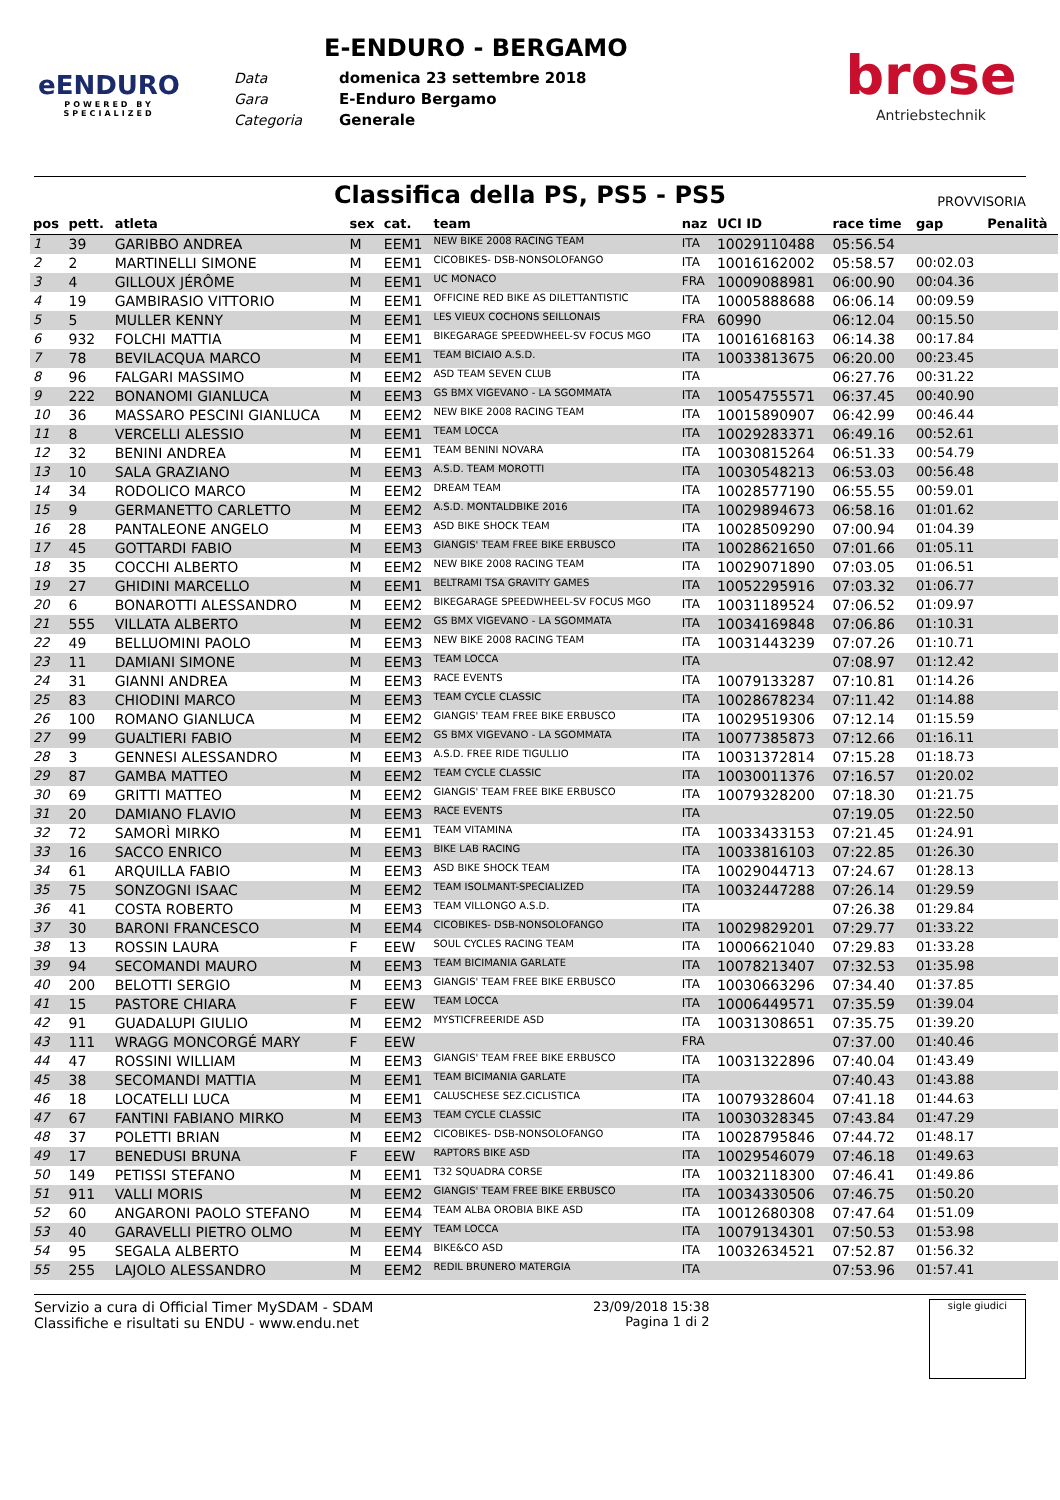eENDURO
POWERED BY
SPECIALIZED
E-ENDURO - BERGAMO
Data domenica 23 settembre 2018 Gara E-Enduro Bergamo Categoria Generale
brose
Antriebstechnik
Classifica della PS, PS5 - PS5
PROVVISORIA
| pos | pett. | atleta | sex | cat. | team | naz | UCI ID | race time | gap | Penalità |
| --- | --- | --- | --- | --- | --- | --- | --- | --- | --- | --- |
| 1 | 39 | GARIBBO ANDREA | M | EEM1 | NEW BIKE 2008 RACING TEAM | ITA | 10029110488 | 05:56.54 | | |
| 2 | 2 | MARTINELLI SIMONE | M | EEM1 | CICOBIKES- DSB-NONSOLOFANGO | ITA | 10016162002 | 05:58.57 | 00:02.03 | |
| 3 | 4 | GILLOUX JÉRÔME | M | EEM1 | UC MONACO | FRA | 10009088981 | 06:00.90 | 00:04.36 | |
| 4 | 19 | GAMBIRASIO VITTORIO | M | EEM1 | OFFICINE RED BIKE AS DILETTANTISTIC | ITA | 10005888688 | 06:06.14 | 00:09.59 | |
| 5 | 5 | MULLER KENNY | M | EEM1 | LES VIEUX COCHONS SEILLONAIS | FRA | 60990 | 06:12.04 | 00:15.50 | |
| 6 | 932 | FOLCHI MATTIA | M | EEM1 | BIKEGARAGE SPEEDWHEEL-SV FOCUS MGO | ITA | 10016168163 | 06:14.38 | 00:17.84 | |
| 7 | 78 | BEVILACQUA MARCO | M | EEM1 | TEAM BICIAIO A.S.D. | ITA | 10033813675 | 06:20.00 | 00:23.45 | |
| 8 | 96 | FALGARI MASSIMO | M | EEM2 | ASD TEAM SEVEN CLUB | ITA | | 06:27.76 | 00:31.22 | |
| 9 | 222 | BONANOMI GIANLUCA | M | EEM3 | GS BMX VIGEVANO - LA SGOMMATA | ITA | 10054755571 | 06:37.45 | 00:40.90 | |
| 10 | 36 | MASSARO PESCINI GIANLUCA | M | EEM2 | NEW BIKE 2008 RACING TEAM | ITA | 10015890907 | 06:42.99 | 00:46.44 | |
| 11 | 8 | VERCELLI ALESSIO | M | EEM1 | TEAM LOCCA | ITA | 10029283371 | 06:49.16 | 00:52.61 | |
| 12 | 32 | BENINI ANDREA | M | EEM1 | TEAM BENINI NOVARA | ITA | 10030815264 | 06:51.33 | 00:54.79 | |
| 13 | 10 | SALA GRAZIANO | M | EEM3 | A.S.D. TEAM MOROTTI | ITA | 10030548213 | 06:53.03 | 00:56.48 | |
| 14 | 34 | RODOLICO MARCO | M | EEM2 | DREAM TEAM | ITA | 10028577190 | 06:55.55 | 00:59.01 | |
| 15 | 9 | GERMANETTO CARLETTO | M | EEM2 | A.S.D. MONTALDBIKE 2016 | ITA | 10029894673 | 06:58.16 | 01:01.62 | |
| 16 | 28 | PANTALEONE ANGELO | M | EEM3 | ASD BIKE SHOCK TEAM | ITA | 10028509290 | 07:00.94 | 01:04.39 | |
| 17 | 45 | GOTTARDI FABIO | M | EEM3 | GIANGIS' TEAM FREE BIKE ERBUSCO | ITA | 10028621650 | 07:01.66 | 01:05.11 | |
| 18 | 35 | COCCHI ALBERTO | M | EEM2 | NEW BIKE 2008 RACING TEAM | ITA | 10029071890 | 07:03.05 | 01:06.51 | |
| 19 | 27 | GHIDINI MARCELLO | M | EEM1 | BELTRAMI TSA GRAVITY GAMES | ITA | 10052295916 | 07:03.32 | 01:06.77 | |
| 20 | 6 | BONAROTTI ALESSANDRO | M | EEM2 | BIKEGARAGE SPEEDWHEEL-SV FOCUS MGO | ITA | 10031189524 | 07:06.52 | 01:09.97 | |
| 21 | 555 | VILLATA ALBERTO | M | EEM2 | GS BMX VIGEVANO - LA SGOMMATA | ITA | 10034169848 | 07:06.86 | 01:10.31 | |
| 22 | 49 | BELLUOMINI PAOLO | M | EEM3 | NEW BIKE 2008 RACING TEAM | ITA | 10031443239 | 07:07.26 | 01:10.71 | |
| 23 | 11 | DAMIANI SIMONE | M | EEM3 | TEAM LOCCA | ITA | | 07:08.97 | 01:12.42 | |
| 24 | 31 | GIANNI ANDREA | M | EEM3 | RACE EVENTS | ITA | 10079133287 | 07:10.81 | 01:14.26 | |
| 25 | 83 | CHIODINI MARCO | M | EEM3 | TEAM CYCLE CLASSIC | ITA | 10028678234 | 07:11.42 | 01:14.88 | |
| 26 | 100 | ROMANO GIANLUCA | M | EEM2 | GIANGIS' TEAM FREE BIKE ERBUSCO | ITA | 10029519306 | 07:12.14 | 01:15.59 | |
| 27 | 99 | GUALTIERI FABIO | M | EEM2 | GS BMX VIGEVANO - LA SGOMMATA | ITA | 10077385873 | 07:12.66 | 01:16.11 | |
| 28 | 3 | GENNESI ALESSANDRO | M | EEM3 | A.S.D. FREE RIDE TIGULLIO | ITA | 10031372814 | 07:15.28 | 01:18.73 | |
| 29 | 87 | GAMBA MATTEO | M | EEM2 | TEAM CYCLE CLASSIC | ITA | 10030011376 | 07:16.57 | 01:20.02 | |
| 30 | 69 | GRITTI MATTEO | M | EEM2 | GIANGIS' TEAM FREE BIKE ERBUSCO | ITA | 10079328200 | 07:18.30 | 01:21.75 | |
| 31 | 20 | DAMIANO FLAVIO | M | EEM3 | RACE EVENTS | ITA | | 07:19.05 | 01:22.50 | |
| 32 | 72 | SAMORÌ MIRKO | M | EEM1 | TEAM VITAMINA | ITA | 10033433153 | 07:21.45 | 01:24.91 | |
| 33 | 16 | SACCO ENRICO | M | EEM3 | BIKE LAB RACING | ITA | 10033816103 | 07:22.85 | 01:26.30 | |
| 34 | 61 | ARQUILLA FABIO | M | EEM3 | ASD BIKE SHOCK TEAM | ITA | 10029044713 | 07:24.67 | 01:28.13 | |
| 35 | 75 | SONZOGNI ISAAC | M | EEM2 | TEAM ISOLMANT-SPECIALIZED | ITA | 10032447288 | 07:26.14 | 01:29.59 | |
| 36 | 41 | COSTA ROBERTO | M | EEM3 | TEAM VILLONGO A.S.D. | ITA | | 07:26.38 | 01:29.84 | |
| 37 | 30 | BARONI FRANCESCO | M | EEM4 | CICOBIKES- DSB-NONSOLOFANGO | ITA | 10029829201 | 07:29.77 | 01:33.22 | |
| 38 | 13 | ROSSIN LAURA | F | EEW | SOUL CYCLES RACING TEAM | ITA | 10006621040 | 07:29.83 | 01:33.28 | |
| 39 | 94 | SECOMANDI MAURO | M | EEM3 | TEAM BICIMANIA GARLATE | ITA | 10078213407 | 07:32.53 | 01:35.98 | |
| 40 | 200 | BELOTTI SERGIO | M | EEM3 | GIANGIS' TEAM FREE BIKE ERBUSCO | ITA | 10030663296 | 07:34.40 | 01:37.85 | |
| 41 | 15 | PASTORE CHIARA | F | EEW | TEAM LOCCA | ITA | 10006449571 | 07:35.59 | 01:39.04 | |
| 42 | 91 | GUADALUPI GIULIO | M | EEM2 | MYSTICFREERIDE ASD | ITA | 10031308651 | 07:35.75 | 01:39.20 | |
| 43 | 111 | WRAGG MONCORGÉ MARY | F | EEW | | FRA | | 07:37.00 | 01:40.46 | |
| 44 | 47 | ROSSINI WILLIAM | M | EEM3 | GIANGIS' TEAM FREE BIKE ERBUSCO | ITA | 10031322896 | 07:40.04 | 01:43.49 | |
| 45 | 38 | SECOMANDI MATTIA | M | EEM1 | TEAM BICIMANIA GARLATE | ITA | | 07:40.43 | 01:43.88 | |
| 46 | 18 | LOCATELLI LUCA | M | EEM1 | CALUSCHESE SEZ.CICLISTICA | ITA | 10079328604 | 07:41.18 | 01:44.63 | |
| 47 | 67 | FANTINI FABIANO MIRKO | M | EEM3 | TEAM CYCLE CLASSIC | ITA | 10030328345 | 07:43.84 | 01:47.29 | |
| 48 | 37 | POLETTI BRIAN | M | EEM2 | CICOBIKES- DSB-NONSOLOFANGO | ITA | 10028795846 | 07:44.72 | 01:48.17 | |
| 49 | 17 | BENEDUSI BRUNA | F | EEW | RAPTORS BIKE ASD | ITA | 10029546079 | 07:46.18 | 01:49.63 | |
| 50 | 149 | PETISSI STEFANO | M | EEM1 | T32 SQUADRA CORSE | ITA | 10032118300 | 07:46.41 | 01:49.86 | |
| 51 | 911 | VALLI MORIS | M | EEM2 | GIANGIS' TEAM FREE BIKE ERBUSCO | ITA | 10034330506 | 07:46.75 | 01:50.20 | |
| 52 | 60 | ANGARONI PAOLO STEFANO | M | EEM4 | TEAM ALBA OROBIA BIKE ASD | ITA | 10012680308 | 07:47.64 | 01:51.09 | |
| 53 | 40 | GARAVELLI PIETRO OLMO | M | EEMY | TEAM LOCCA | ITA | 10079134301 | 07:50.53 | 01:53.98 | |
| 54 | 95 | SEGALA ALBERTO | M | EEM4 | BIKE&CO ASD | ITA | 10032634521 | 07:52.87 | 01:56.32 | |
| 55 | 255 | LAJOLO ALESSANDRO | M | EEM2 | REDIL BRUNERO MATERGIA | ITA | | 07:53.96 | 01:57.41 | |
Servizio a cura di Official Timer MySDAM - SDAM
Classifiche e risultati su ENDU - www.endu.net
23/09/2018 15:38
Pagina 1 di 2
sigle giudici